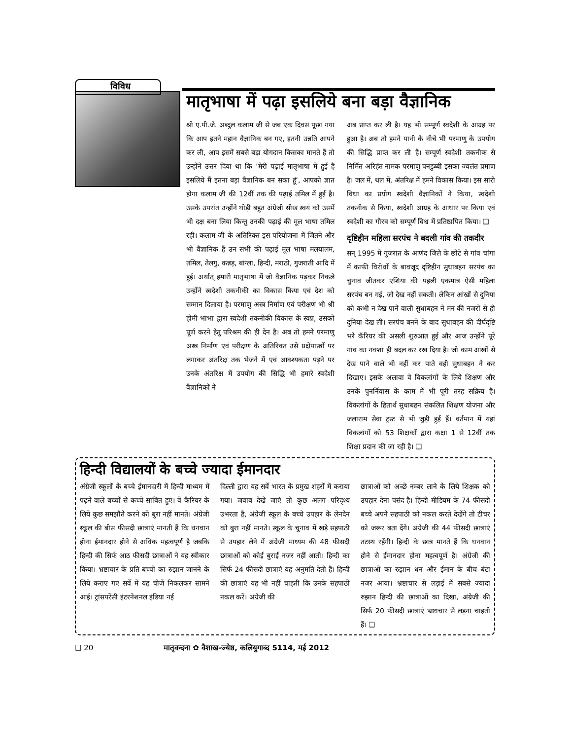विविध
मातृभाषा में पढ़ा इसलिये बना बड़ा वैज्ञानिक
श्री ए.पी.जे. अब्दुल कलाम जी से जब एक दिवस पूछा गया कि आप इतने महान वैज्ञानिक बन गए, इतनी उन्नति आपने कर ली, आप इसमें सबसे बड़ा योगदान किसका मानते हैं तो उन्होंने उत्तर दिया था कि ‘मेरी पढ़ाई मातृभाषा में हुई है इसलिये मैं इतना बड़ा वैज्ञानिक बन सका हूं’, आपको ज्ञात होगा कलाम जी की 12वीं तक की पढ़ाई तमिल में हुई है। उसके उपरांत उन्होंने थोड़ी बहुत अंग्रेजी सीख स्वयं को उसमें भी दक्ष बना लिया किन्तु उनकी पढ़ाई की मूल भाषा तमिल रही। कलाम जी के अतिरिक्त इस परियोजना में जितने और भी वैज्ञानिक हैं उन सभी की पढ़ाई मूल भाषा मलयालम, तमिल, तेलगु, कन्नड़, बांग्ला, हिन्दी, मराठी, गुजराती आदि में हुई। अर्थात् हमारी मातृभाषा में जो वैज्ञानिक पढ़कर निकले उन्होंने स्वदेशी तकनीकी का विकास किया एवं देश को सम्मान दिलाया है। परमाणु अस्त्र निर्माण एवं परीक्षण भी श्री होमी भाभा द्वारा स्वदेशी तकनीकी विकास के स्वप्न, उसको पूर्ण करने हेतु परिश्रम की ही देन है। अब तो हमने परमाणु अस्त्र निर्माण एवं परीक्षण के अतिरिक्त उसे प्रक्षेपास्त्रों पर लगाकर अंतरिक्ष तक भेजने में एवं आवश्यकता पड़ने पर उनके अंतरिक्ष में उपयोग की सिद्धि भी हमारे स्वदेशी वैज्ञानिकों ने
अब प्राप्त कर ली है। यह भी सम्पूर्ण स्वदेशी के आग्रह पर हुआ है। अब तो हमने पानी के नीचे भी परमाणु के उपयोग की सिद्धि प्राप्त कर ली है। सम्पूर्ण स्वदेशी तकनीक से निर्मित अरिहंत नामक परमाणु पनडुब्बी इसका ज्वलंत प्रमाण है। जल में, थल में, अंतरिक्ष में हमने विकास किया। इस सारी विधा का प्रयोग स्वदेशी वैज्ञानिकों ने किया, स्वदेशी तकनीक से किया, स्वदेशी आग्रह के आधार पर किया एवं स्वदेशी का गौरव को सम्पूर्ण विश्व में प्रतिष्ठापित किया। ❑
दृष्टिहीन महिला सरपंच ने बदली गांव की तकदीर
सन् 1995 में गुजरात के आणंद जिले के छोटे से गांव चांगा में काफी विरोधों के बावजूद दृष्टिहीन सुधाबहन सरपंच का चुनाव जीतकर एशिया की पहली एकमात्र ऐसी महिला सरपंच बन गई, जो देख नहीं सकती। लेकिन आंखों से दुनिया को कभी न देख पाने वाली सुधाबहन ने मन की नजरों से ही दुनिया देख ली। सरपंच बनने के बाद सुधाबहन की दीर्घदृष्टि भरे कॅरियर की असली शुरुआत हुई और आज उन्होंने पूरे गांव का नक्शा ही बदल कर रख दिया है। जो काम आंखों से देख पाने वाले भी नहीं कर पाते वही सुधाबहन ने कर दिखाए। इसके अलावा वे विकलांगों के लिये शिक्षण और उनके पुनर्निवास के काम में भी पूरी तरह सक्रिय हैं। विकलांगों के हितार्थ सुधाबहन संकलित शिक्षण योजना और जलाराम सेवा ट्रस्ट से भी जुड़ी हुई हैं। वर्तमान में यहां विकलांगों को 53 शिक्षकों द्वारा कक्षा 1 से 12वीं तक शिक्षा प्रदान की जा रही है। ❑
हिन्दी विद्यालयों के बच्चे ज्यादा ईमानदार
अंग्रेजी स्कूलों के बच्चे ईमानदारी में हिन्दी माध्यम में पढ़ने वाले बच्चों से कच्चे साबित हुए। वे कैरियर के लिये कुछ समझौते करने को बुरा नहीं मानते। अंग्रेजी स्कूल की बीस फीसदी छात्राएं मानती हैं कि धनवान होना ईमानदार होने से अधिक महत्वपूर्ण है जबकि हिन्दी की सिर्फ आठ फीसदी छात्राओं ने यह स्वीकार किया। भ्रष्टाचार के प्रति बच्चों का रुझान जानने के लिये कराए गए सर्वे में यह चीजें निकलकर सामने आई। ट्रांसपरेंसी इंटरनेशनल इंडिया नई
दिल्ली द्वारा यह सर्वे भारत के प्रमुख शहरों में कराया गया। जवाब देखे जाएं तो कुछ अलग परिदृश्य उभरता है, अंग्रेजी स्कूल के बच्चे उपहार के लेनदेन को बुरा नहीं मानते। स्कूल के चुनाव में खड़े सहपाठी से उपहार लेने में अंग्रेजी माध्यम की 48 फीसदी छात्राओं को कोई बुराई नजर नहीं आती। हिन्दी का सिर्फ 24 फीसदी छात्राएं यह अनुमति देती हैं। हिन्दी की छात्राएं यह भी नहीं चाहती कि उनके सहपाठी नकल करें। अंग्रेजी की
छात्राओं को अच्छे नम्बर लाने के लिये शिक्षक को उपहार देना पसंद है। हिन्दी मीडियम के 74 फीसदी बच्चे अपने सहपाठी को नकल करते देखेंगे तो टीचर को जरूर बता देंगे। अंग्रेजी की 44 फीसदी छात्राएं तटस्थ रहेंगी। हिन्दी के छात्र मानते हैं कि धनवान होने से ईमानदार होना महत्वपूर्ण है। अंग्रेजी की छात्राओं का रुझान धन और ईमान के बीच बंटा नजर आया। भ्रष्टाचार से लड़ाई में सबसे ज्यादा रुझान हिन्दी की छात्राओं का दिखा, अंग्रेजी की सिर्फ 20 फीसदी छात्राएं भ्रष्टाचार से लड़ना चाहती हैं। ❑
❑ 20 मातृवन्दना ✿ वैशाख-ज्येष्ठ, कलियुगाब्द 5114, मई 2012